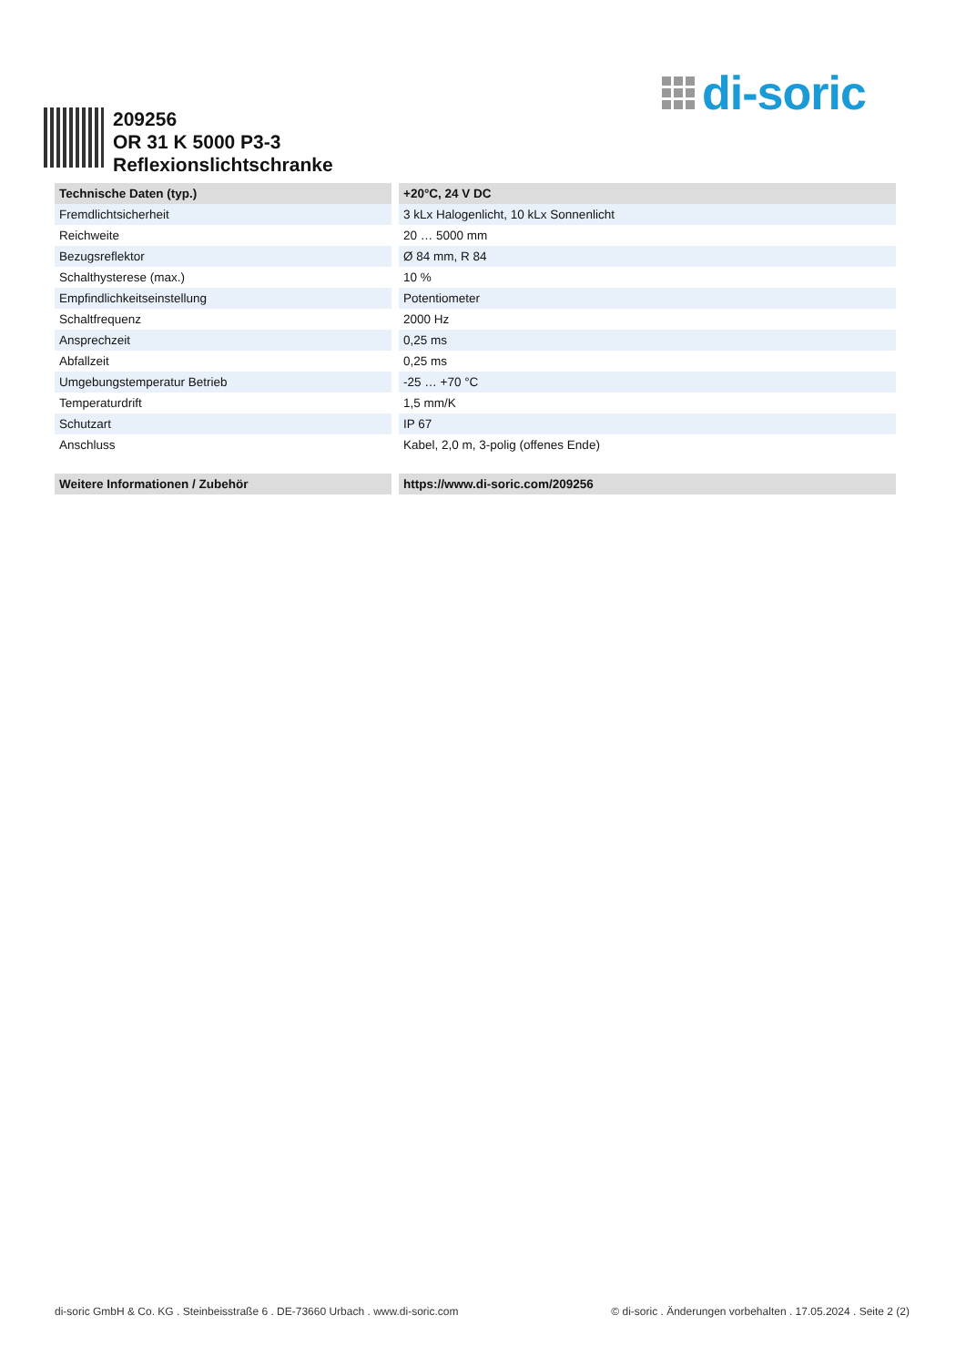di-soric
209256
OR 31 K 5000 P3-3
Reflexionslichtschranke
| Technische Daten (typ.) | +20°C, 24 V DC |
| --- | --- |
| Fremdlichtsicherheit | 3 kLx Halogenlicht, 10 kLx Sonnenlicht |
| Reichweite | 20 … 5000 mm |
| Bezugsreflektor | Ø 84 mm, R 84 |
| Schalthysterese (max.) | 10 % |
| Empfindlichkeitseinstellung | Potentiometer |
| Schaltfrequenz | 2000 Hz |
| Ansprechzeit | 0,25 ms |
| Abfallzeit | 0,25 ms |
| Umgebungstemperatur Betrieb | -25 … +70 °C |
| Temperaturdrift | 1,5 mm/K |
| Schutzart | IP 67 |
| Anschluss | Kabel, 2,0 m, 3-polig (offenes Ende) |
| Weitere Informationen / Zubehör | https://www.di-soric.com/209256 |
di-soric GmbH & Co. KG . Steinbeisstraße 6 . DE-73660 Urbach . www.di-soric.com © di-soric . Änderungen vorbehalten . 17.05.2024 . Seite 2 (2)